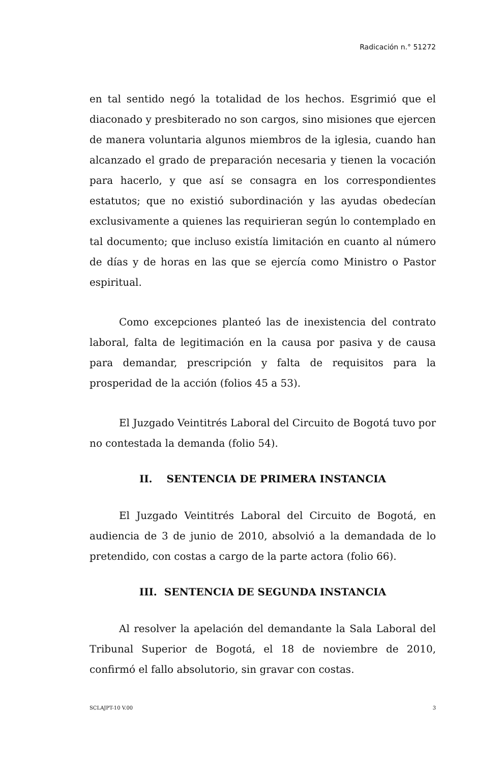Radicación n.° 51272
en tal sentido negó la totalidad de los hechos. Esgrimió que el diaconado y presbiterado no son cargos, sino misiones que ejercen de manera voluntaria algunos miembros de la iglesia, cuando han alcanzado el grado de preparación necesaria y tienen la vocación para hacerlo, y que así se consagra en los correspondientes estatutos; que no existió subordinación y las ayudas obedecían exclusivamente a quienes las requirieran según lo contemplado en tal documento; que incluso existía limitación en cuanto al número de días y de horas en las que se ejercía como Ministro o Pastor espiritual.
Como excepciones planteó las de inexistencia del contrato laboral, falta de legitimación en la causa por pasiva y de causa para demandar, prescripción y falta de requisitos para la prosperidad de la acción (folios 45 a 53).
El Juzgado Veintitrés Laboral del Circuito de Bogotá tuvo por no contestada la demanda (folio 54).
II. SENTENCIA DE PRIMERA INSTANCIA
El Juzgado Veintitrés Laboral del Circuito de Bogotá, en audiencia de 3 de junio de 2010, absolvió a la demandada de lo pretendido, con costas a cargo de la parte actora (folio 66).
III. SENTENCIA DE SEGUNDA INSTANCIA
Al resolver la apelación del demandante la Sala Laboral del Tribunal Superior de Bogotá, el 18 de noviembre de 2010, confirmó el fallo absolutorio, sin gravar con costas.
SCLAJPT-10 V.00 3